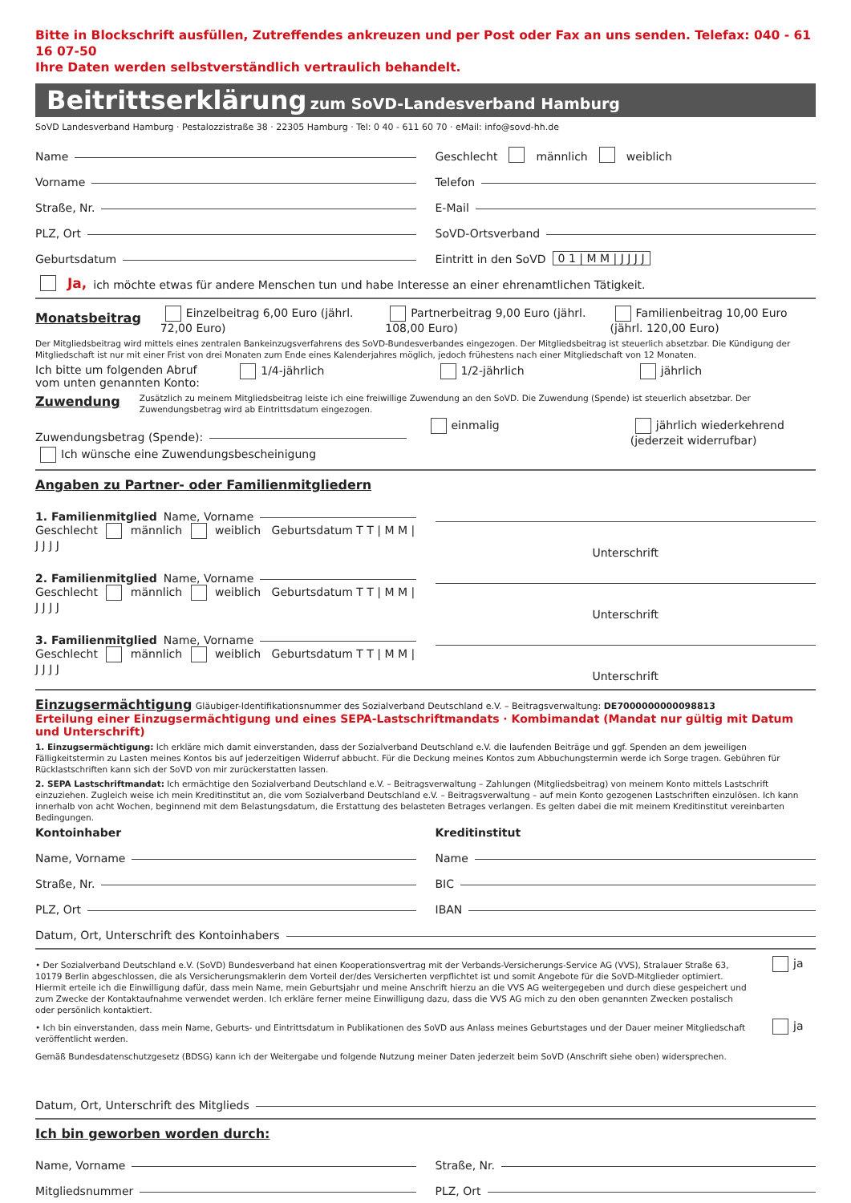Bitte in Blockschrift ausfüllen, Zutreffendes ankreuzen und per Post oder Fax an uns senden. Telefax: 040 - 61 16 07-50
Ihre Daten werden selbstverständlich vertraulich behandelt.
Beitrittserklärung zum SoVD-Landesverband Hamburg
SoVD Landesverband Hamburg · Pestalozzistraße 38 · 22305 Hamburg · Tel: 0 40 - 611 60 70 · eMail: info@sovd-hh.de
Name
Vorname
Straße, Nr.
PLZ, Ort
Geburtsdatum
Geschlecht männlich weiblich
Telefon
E-Mail
SoVD-Ortsverband
Eintritt in den SoVD 0 1 | M M | J J J J
Ja, ich möchte etwas für andere Menschen tun und habe Interesse an einer ehrenamtlichen Tätigkeit.
Monatsbeitrag
Einzelbeitrag 6,00 Euro (jährl. 72,00 Euro)
Partnerbeitrag 9,00 Euro (jährl. 108,00 Euro)
Familienbeitrag 10,00 Euro (jährl. 120,00 Euro)
Der Mitgliedsbeitrag wird mittels eines zentralen Bankeinzugsverfahrens des SoVD-Bundesverbandes eingezogen. Der Mitgliedsbeitrag ist steuerlich absetzbar. Die Kündigung der Mitgliedschaft ist nur mit einer Frist von drei Monaten zum Ende eines Kalenderjahres möglich, jedoch frühestens nach einer Mitgliedschaft von 12 Monaten.
Ich bitte um folgenden Abruf vom unten genannten Konto:
1/4-jährlich 1/2-jährlich jährlich
Zuwendung
Zusätzlich zu meinem Mitgliedsbeitrag leiste ich eine freiwillige Zuwendung an den SoVD. Die Zuwendung (Spende) ist steuerlich absetzbar. Der Zuwendungsbetrag wird ab Eintrittsdatum eingezogen.
Zuwendungsbetrag (Spende):
einmalig jährlich wiederkehrend (jederzeit widerrufbar)
Ich wünsche eine Zuwendungsbescheinigung
Angaben zu Partner- oder Familienmitgliedern
1. Familienmitglied Name, Vorname
Geschlecht männlich weiblich Geburtsdatum T T | M M | J J J J
Unterschrift
2. Familienmitglied Name, Vorname
Geschlecht männlich weiblich Geburtsdatum T T | M M | J J J J
Unterschrift
3. Familienmitglied Name, Vorname
Geschlecht männlich weiblich Geburtsdatum T T | M M | J J J J
Unterschrift
Einzugsermächtigung Gläubiger-Identifikationsnummer des Sozialverband Deutschland e.V. – Beitragsverwaltung: DE7000000000098813
Erteilung einer Einzugsermächtigung und eines SEPA-Lastschriftmandats · Kombimandat (Mandat nur gültig mit Datum und Unterschrift)
1. Einzugsermächtigung: Ich erkläre mich damit einverstanden, dass der Sozialverband Deutschland e.V. die laufenden Beiträge und ggf. Spenden an dem jeweiligen Fälligkeitstermin zu Lasten meines Kontos bis auf jederzeitigen Widerruf abbucht. Für die Deckung meines Kontos zum Abbuchungstermin werde ich Sorge tragen. Gebühren für Rücklastschriften kann sich der SoVD von mir zurückerstatten lassen.
2. SEPA Lastschriftmandat: Ich ermächtige den Sozialverband Deutschland e.V. – Beitragsverwaltung – Zahlungen (Mitgliedsbeitrag) von meinem Konto mittels Lastschrift einzuziehen. Zugleich weise ich mein Kreditinstitut an, die vom Sozialverband Deutschland e.V. – Beitragsverwaltung – auf mein Konto gezogenen Lastschriften einzulösen. Ich kann innerhalb von acht Wochen, beginnend mit dem Belastungsdatum, die Erstattung des belasteten Betrages verlangen. Es gelten dabei die mit meinem Kreditinstitut vereinbarten Bedingungen.
Kontoinhaber
Name, Vorname
Straße, Nr.
PLZ, Ort
Kreditinstitut
Name
BIC
IBAN
Datum, Ort, Unterschrift des Kontoinhabers
• Der Sozialverband Deutschland e.V. (SoVD) Bundesverband hat einen Kooperationsvertrag mit der Verbands-Versicherungs-Service AG (VVS), Stralauer Straße 63, 10179 Berlin abgeschlossen, die als Versicherungsmaklerin dem Vorteil der/des Versicherten verpflichtet ist und somit Angebote für die SoVD-Mitglieder optimiert. Hiermit erteile ich die Einwilligung dafür, dass mein Name, mein Geburtsjahr und meine Anschrift hierzu an die VVS AG weitergegeben und durch diese gespeichert und zum Zwecke der Kontaktaufnahme verwendet werden. Ich erkläre ferner meine Einwilligung dazu, dass die VVS AG mich zu den oben genannten Zwecken postalisch oder persönlich kontaktiert.
ja
• Ich bin einverstanden, dass mein Name, Geburts- und Eintrittsdatum in Publikationen des SoVD aus Anlass meines Geburtstages und der Dauer meiner Mitgliedschaft veröffentlicht werden.
ja
Gemäß Bundesdatenschutzgesetz (BDSG) kann ich der Weitergabe und folgende Nutzung meiner Daten jederzeit beim SoVD (Anschrift siehe oben) widersprechen.
Datum, Ort, Unterschrift des Mitglieds
Ich bin geworben worden durch:
Name, Vorname
Mitgliedsnummer
Straße, Nr.
PLZ, Ort